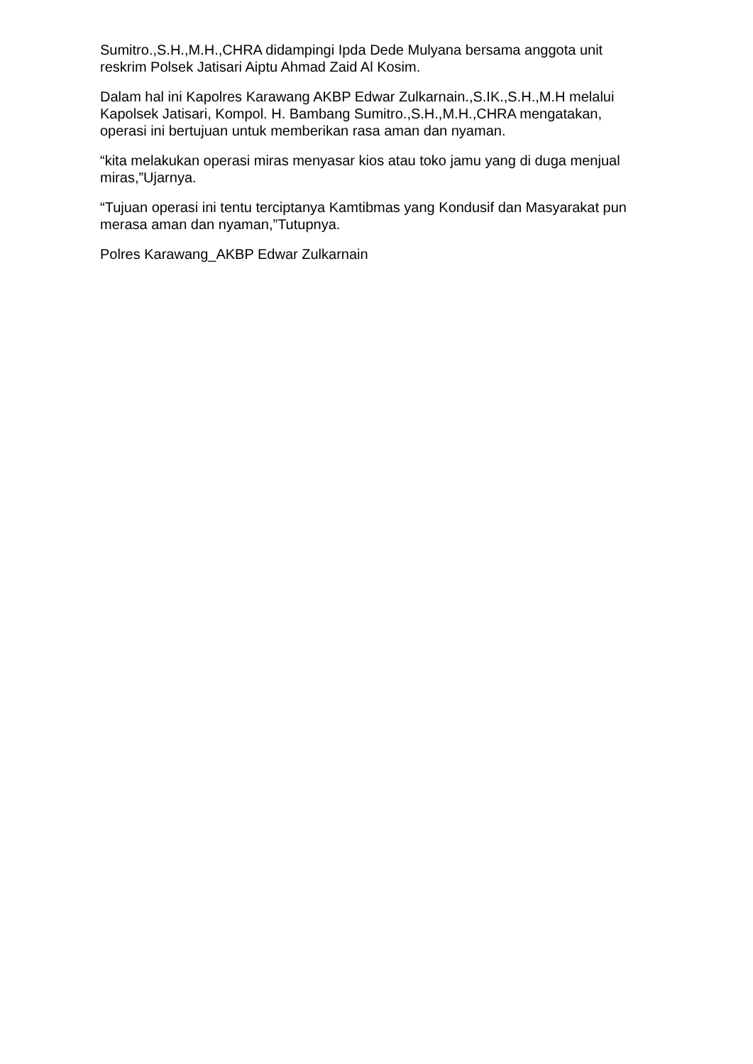Sumitro.,S.H.,M.H.,CHRA didampingi Ipda Dede Mulyana bersama anggota unit reskrim Polsek Jatisari Aiptu Ahmad Zaid Al Kosim.
Dalam hal ini Kapolres Karawang AKBP Edwar Zulkarnain.,S.IK.,S.H.,M.H melalui Kapolsek Jatisari, Kompol. H. Bambang Sumitro.,S.H.,M.H.,CHRA mengatakan, operasi ini bertujuan untuk memberikan rasa aman dan nyaman.
“kita melakukan operasi miras menyasar kios atau toko jamu yang di duga menjual miras,”Ujarnya.
“Tujuan operasi ini tentu terciptanya Kamtibmas yang Kondusif dan Masyarakat pun merasa aman dan nyaman,”Tutupnya.
Polres Karawang_AKBP Edwar Zulkarnain